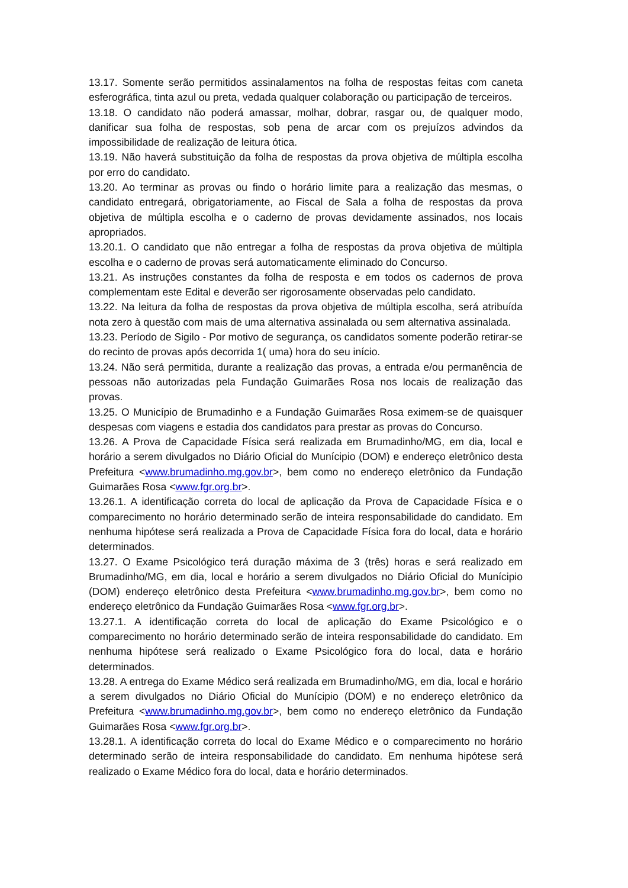13.17. Somente serão permitidos assinalamentos na folha de respostas feitas com caneta esferográfica, tinta azul ou preta, vedada qualquer colaboração ou participação de terceiros.
13.18. O candidato não poderá amassar, molhar, dobrar, rasgar ou, de qualquer modo, danificar sua folha de respostas, sob pena de arcar com os prejuízos advindos da impossibilidade de realização de leitura ótica.
13.19. Não haverá substituição da folha de respostas da prova objetiva de múltipla escolha por erro do candidato.
13.20. Ao terminar as provas ou findo o horário limite para a realização das mesmas, o candidato entregará, obrigatoriamente, ao Fiscal de Sala a folha de respostas da prova objetiva de múltipla escolha e o caderno de provas devidamente assinados, nos locais apropriados.
13.20.1. O candidato que não entregar a folha de respostas da prova objetiva de múltipla escolha e o caderno de provas será automaticamente eliminado do Concurso.
13.21. As instruções constantes da folha de resposta e em todos os cadernos de prova complementam este Edital e deverão ser rigorosamente observadas pelo candidato.
13.22. Na leitura da folha de respostas da prova objetiva de múltipla escolha, será atribuída nota zero à questão com mais de uma alternativa assinalada ou sem alternativa assinalada.
13.23. Período de Sigilo - Por motivo de segurança, os candidatos somente poderão retirar-se do recinto de provas após decorrida 1( uma) hora do seu início.
13.24. Não será permitida, durante a realização das provas, a entrada e/ou permanência de pessoas não autorizadas pela Fundação Guimarães Rosa nos locais de realização das provas.
13.25. O Município de Brumadinho e a Fundação Guimarães Rosa eximem-se de quaisquer despesas com viagens e estadia dos candidatos para prestar as provas do Concurso.
13.26. A Prova de Capacidade Física será realizada em Brumadinho/MG, em dia, local e horário a serem divulgados no Diário Oficial do Munícipio (DOM) e endereço eletrônico desta Prefeitura <www.brumadinho.mg.gov.br>, bem como no endereço eletrônico da Fundação Guimarães Rosa <www.fgr.org.br>.
13.26.1. A identificação correta do local de aplicação da Prova de Capacidade Física e o comparecimento no horário determinado serão de inteira responsabilidade do candidato. Em nenhuma hipótese será realizada a Prova de Capacidade Física fora do local, data e horário determinados.
13.27. O Exame Psicológico terá duração máxima de 3 (três) horas e será realizado em Brumadinho/MG, em dia, local e horário a serem divulgados no Diário Oficial do Munícipio (DOM) endereço eletrônico desta Prefeitura <www.brumadinho.mg.gov.br>, bem como no endereço eletrônico da Fundação Guimarães Rosa <www.fgr.org.br>.
13.27.1. A identificação correta do local de aplicação do Exame Psicológico e o comparecimento no horário determinado serão de inteira responsabilidade do candidato. Em nenhuma hipótese será realizado o Exame Psicológico fora do local, data e horário determinados.
13.28. A entrega do Exame Médico será realizada em Brumadinho/MG, em dia, local e horário a serem divulgados no Diário Oficial do Munícipio (DOM) e no endereço eletrônico da Prefeitura <www.brumadinho.mg.gov.br>, bem como no endereço eletrônico da Fundação Guimarães Rosa <www.fgr.org.br>.
13.28.1. A identificação correta do local do Exame Médico e o comparecimento no horário determinado serão de inteira responsabilidade do candidato. Em nenhuma hipótese será realizado o Exame Médico fora do local, data e horário determinados.